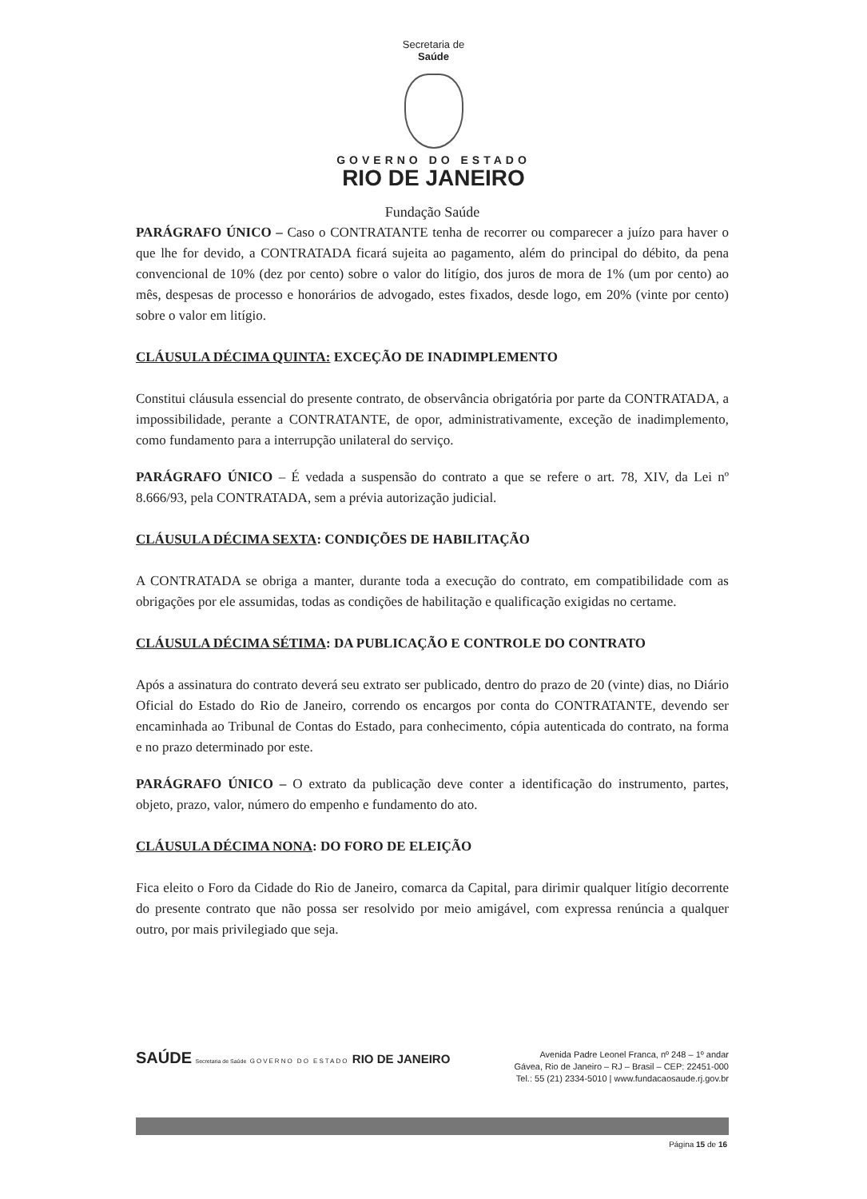Secretaria de
Saúde
GOVERNO DO ESTADO
RIO DE JANEIRO
Fundação Saúde
PARÁGRAFO ÚNICO – Caso o CONTRATANTE tenha de recorrer ou comparecer a juízo para haver o que lhe for devido, a CONTRATADA ficará sujeita ao pagamento, além do principal do débito, da pena convencional de 10% (dez por cento) sobre o valor do litígio, dos juros de mora de 1% (um por cento) ao mês, despesas de processo e honorários de advogado, estes fixados, desde logo, em 20% (vinte por cento) sobre o valor em litígio.
CLÁUSULA DÉCIMA QUINTA: EXCEÇÃO DE INADIMPLEMENTO
Constitui cláusula essencial do presente contrato, de observância obrigatória por parte da CONTRATADA, a impossibilidade, perante a CONTRATANTE, de opor, administrativamente, exceção de inadimplemento, como fundamento para a interrupção unilateral do serviço.
PARÁGRAFO ÚNICO – É vedada a suspensão do contrato a que se refere o art. 78, XIV, da Lei nº 8.666/93, pela CONTRATADA, sem a prévia autorização judicial.
CLÁUSULA DÉCIMA SEXTA: CONDIÇÕES DE HABILITAÇÃO
A CONTRATADA se obriga a manter, durante toda a execução do contrato, em compatibilidade com as obrigações por ele assumidas, todas as condições de habilitação e qualificação exigidas no certame.
CLÁUSULA DÉCIMA SÉTIMA: DA PUBLICAÇÃO E CONTROLE DO CONTRATO
Após a assinatura do contrato deverá seu extrato ser publicado, dentro do prazo de 20 (vinte) dias, no Diário Oficial do Estado do Rio de Janeiro, correndo os encargos por conta do CONTRATANTE, devendo ser encaminhada ao Tribunal de Contas do Estado, para conhecimento, cópia autenticada do contrato, na forma e no prazo determinado por este.
PARÁGRAFO ÚNICO – O extrato da publicação deve conter a identificação do instrumento, partes, objeto, prazo, valor, número do empenho e fundamento do ato.
CLÁUSULA DÉCIMA NONA: DO FORO DE ELEIÇÃO
Fica eleito o Foro da Cidade do Rio de Janeiro, comarca da Capital, para dirimir qualquer litígio decorrente do presente contrato que não possa ser resolvido por meio amigável, com expressa renúncia a qualquer outro, por mais privilegiado que seja.
SAÚDE Secretaria de Saúde GOVERNO DO ESTADO RIO DE JANEIRO
Avenida Padre Leonel Franca, nº 248 – 1º andar
Gávea, Rio de Janeiro – RJ – Brasil – CEP: 22451-000
Tel.: 55 (21) 2334-5010 | www.fundacaosaude.rj.gov.br
Página 15 de 16